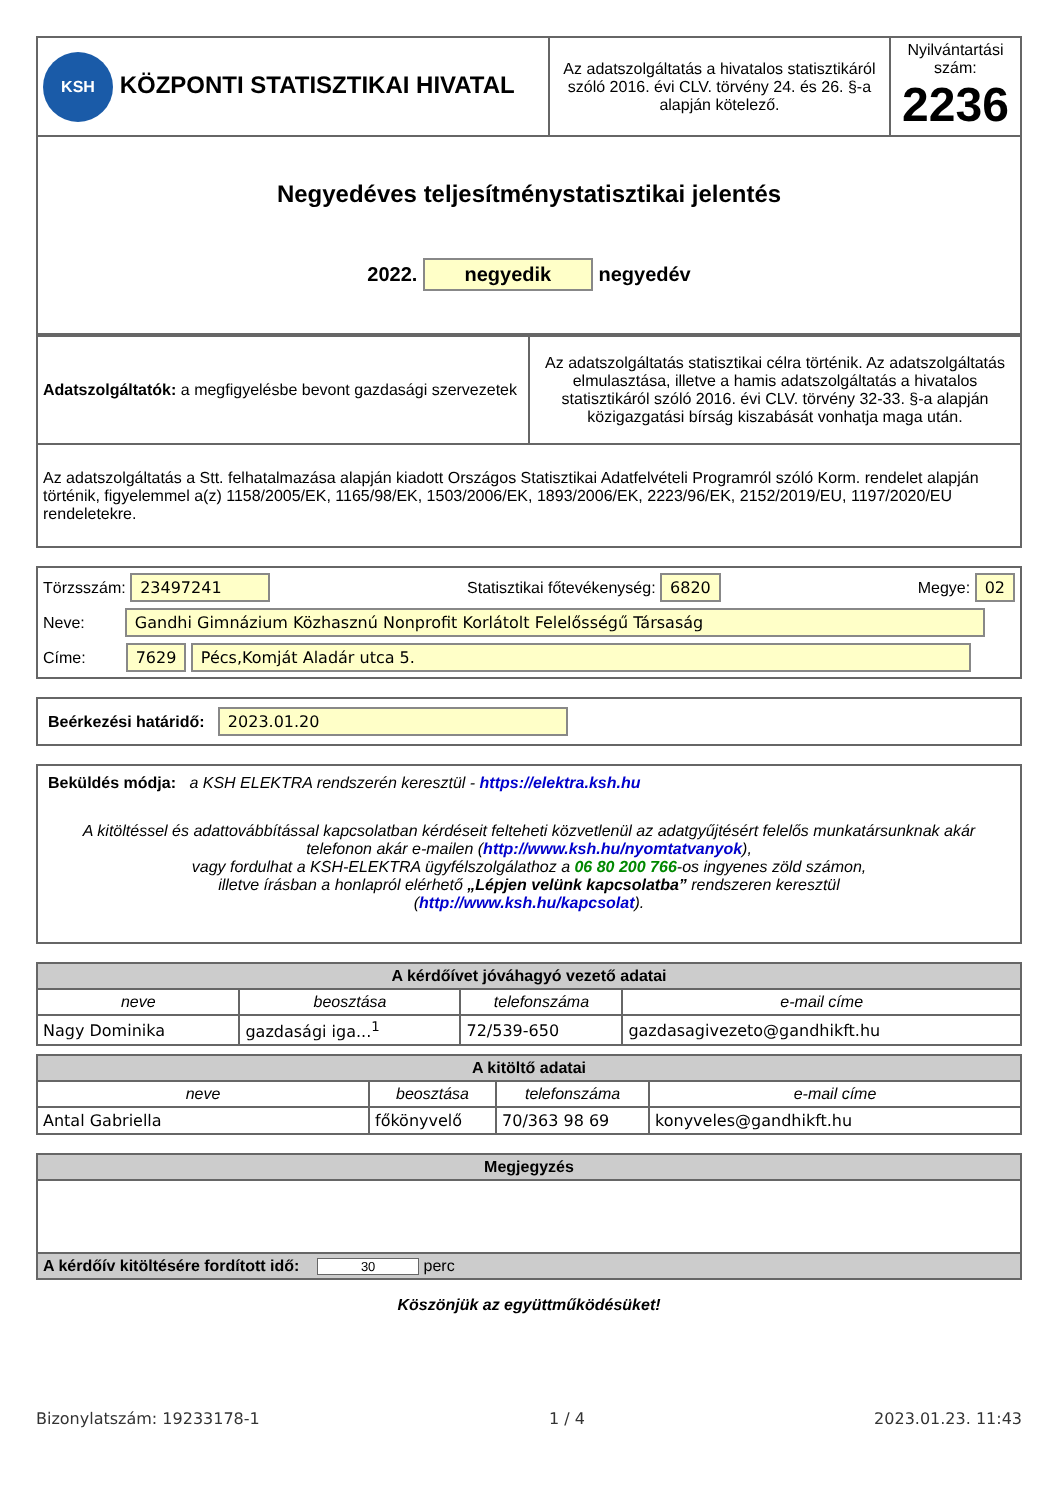| KSH KÖZPONTI STATISZTIKAI HIVATAL | Az adatszolgáltatás a hivatalos statisztikáról szóló 2016. évi CLV. törvény 24. és 26. §-a alapján kötelező. | Nyilvántartási szám: 2236 |
| Negyedéves teljesítménystatisztikai jelentés 2022. negyedik negyedév | | |
| Adatszolgáltatók: a megfigyelésbe bevont gazdasági szervezetek | Az adatszolgáltatás statisztikai célra történik. Az adatszolgáltatás elmulasztása, illetve a hamis adatszolgáltatás a hivatalos statisztikáról szóló 2016. évi CLV. törvény 32-33. §-a alapján közigazgatási bírság kiszabását vonhatja maga után. |
| Az adatszolgáltatás a Stt. felhatalmazása alapján kiadott Országos Statisztikai Adatfelvételi Programról szóló Korm. rendelet alapján történik, figyelemmel a(z) 1158/2005/EK, 1165/98/EK, 1503/2006/EK, 1893/2006/EK, 2223/96/EK, 2152/2019/EU, 1197/2020/EU rendeletekre. | |
Törzsszám: 23497241 Statisztikai főtevékenység: 6820 Megye: 02
Neve: Gandhi Gimnázium Közhasznú Nonprofit Korlátolt Felelősségű Társaság
Címe: 7629 Pécs,Komját Aladár utca 5.
Beérkezési határidő: 2023.01.20
Beküldés módja: a KSH ELEKTRA rendszerén keresztül - https://elektra.ksh.hu
A kitöltéssel és adattovábbítással kapcsolatban kérdéseit felteheti közvetlenül az adatgyűjtésért felelős munkatársunknak akár telefonon akár e-mailen (http://www.ksh.hu/nyomtatvanyok),
vagy fordulhat a KSH-ELEKTRA ügyfélszolgálathoz a 06 80 200 766-os ingyenes zöld számon,
illetve írásban a honlapról elérhető „Lépjen velünk kapcsolatba” rendszeren keresztül
(http://www.ksh.hu/kapcsolat).
| A kérdőívet jóváhagyó vezető adatai | | | |
| --- | --- | --- | --- |
| neve | beosztása | telefonszáma | e-mail címe |
| Nagy Dominika | gazdasági iga...<sup>1</sup> | 72/539-650 | gazdasagivezeto@gandhikft.hu |
| A kitöltő adatai | | | |
| --- | --- | --- | --- |
| neve | beosztása | telefonszáma | e-mail címe |
| Antal Gabriella | főkönyvelő | 70/363 98 69 | konyveles@gandhikft.hu |
| Megjegyzés |
| --- |
| A kérdőív kitöltésére fordított idő: 30 perc |
Köszönjük az együttműködésüket!
Bizonylatszám: 19233178-1 1 / 4 2023.01.23. 11:43